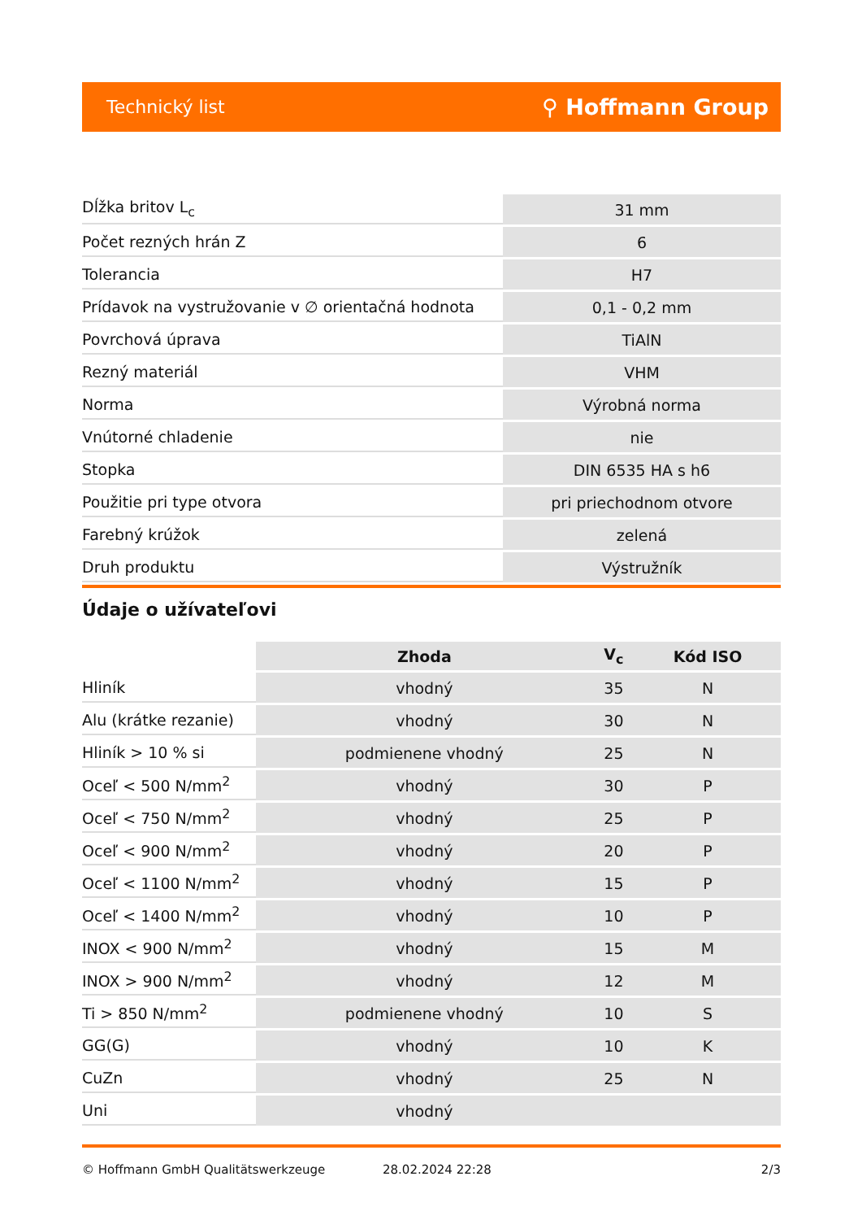Technický list ⚲ Hoffmann Group
| Dĺžka britov L<sub>c</sub> | 31 mm |
| Počet rezných hrán Z | 6 |
| Tolerancia | H7 |
| Prídavok na vystružovanie v ∅ orientačná hodnota | 0,1 - 0,2 mm |
| Povrchová úprava | TiAlN |
| Rezný materiál | VHM |
| Norma | Výrobná norma |
| Vnútorné chladenie | nie |
| Stopka | DIN 6535 HA s h6 |
| Použitie pri type otvora | pri priechodnom otvore |
| Farebný krúžok | zelená |
| Druh produktu | Výstružník |
Údaje o užívateľovi
| | Zhoda | V<sub>c</sub> | Kód ISO |
| --- | --- | --- | --- |
| Hliník | vhodný | 35 | N |
| Alu (krátke rezanie) | vhodný | 30 | N |
| Hliník > 10 % si | podmienene vhodný | 25 | N |
| Oceľ < 500 N/mm<sup>2</sup> | vhodný | 30 | P |
| Oceľ < 750 N/mm<sup>2</sup> | vhodný | 25 | P |
| Oceľ < 900 N/mm<sup>2</sup> | vhodný | 20 | P |
| Oceľ < 1100 N/mm<sup>2</sup> | vhodný | 15 | P |
| Oceľ < 1400 N/mm<sup>2</sup> | vhodný | 10 | P |
| INOX < 900 N/mm<sup>2</sup> | vhodný | 15 | M |
| INOX > 900 N/mm<sup>2</sup> | vhodný | 12 | M |
| Ti > 850 N/mm<sup>2</sup> | podmienene vhodný | 10 | S |
| GG(G) | vhodný | 10 | K |
| CuZn | vhodný | 25 | N |
| Uni | vhodný | | |
© Hoffmann GmbH Qualitätswerkzeuge 28.02.2024 22:28 2/3